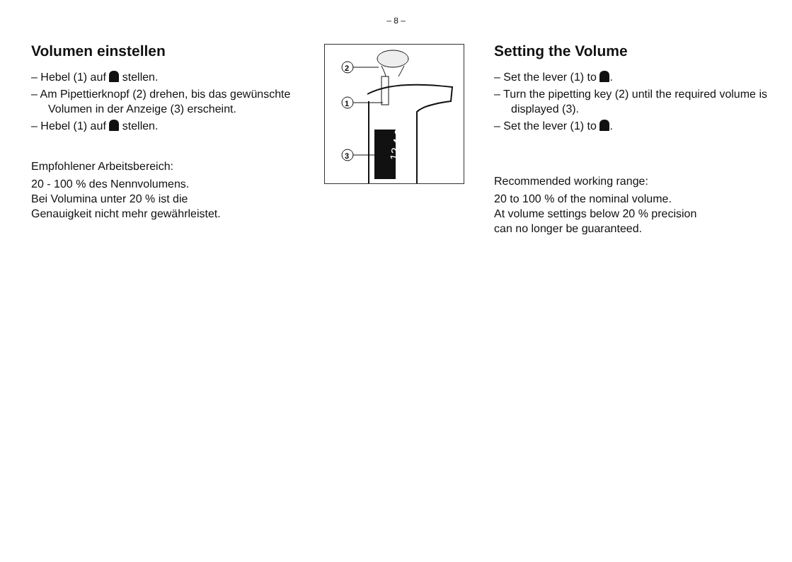– 8 –
Volumen einstellen
– Hebel (1) auf stellen.
– Am Pipettierknopf (2) drehen, bis das gewünschte Volumen in der Anzeige (3) erscheint.
– Hebel (1) auf stellen.
Empfohlener Arbeitsbereich:
20 - 100 % des Nennvolumens.
Bei Volumina unter 20 % ist die
Genauigkeit nicht mehr gewährleistet.
12 4.0
2
1
3
Setting the Volume
– Set the lever (1) to .
– Turn the pipetting key (2) until the required volume is displayed (3).
– Set the lever (1) to .
Recommended working range:
20 to 100 % of the nominal volume.
At volume settings below 20 % precision
can no longer be guaranteed.